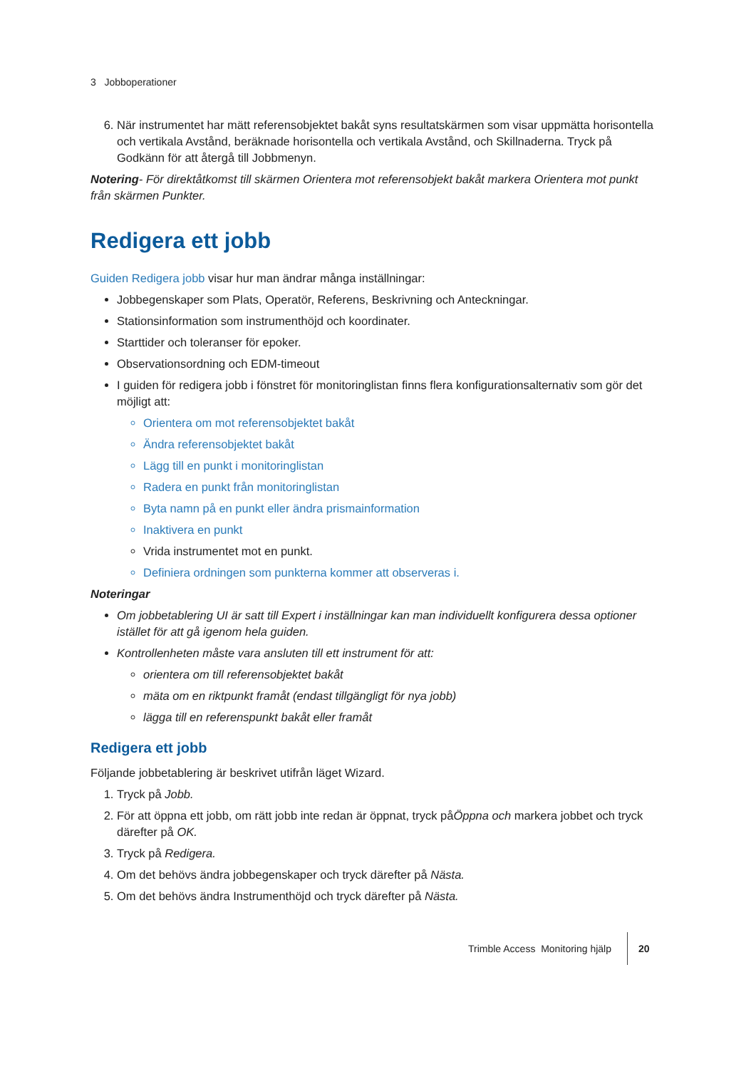3 Jobboperationer
6. När instrumentet har mätt referensobjektet bakåt syns resultatskärmen som visar uppmätta horisontella och vertikala Avstånd, beräknade horisontella och vertikala Avstånd, och Skillnaderna. Tryck på Godkänn för att återgå till Jobbmenyn.
Notering- För direktåtkomst till skärmen Orientera mot referensobjekt bakåt markera Orientera mot punkt från skärmen Punkter.
Redigera ett jobb
Guiden Redigera jobb visar hur man ändrar många inställningar:
Jobbegenskaper som Plats, Operatör, Referens, Beskrivning och Anteckningar.
Stationsinformation som instrumenthöjd och koordinater.
Starttider och toleranser för epoker.
Observationsordning och EDM-timeout
I guiden för redigera jobb i fönstret för monitoringlistan finns flera konfigurationsalternativ som gör det möjligt att:
Orientera om mot referensobjektet bakåt
Ändra referensobjektet bakåt
Lägg till en punkt i monitoringlistan
Radera en punkt från monitoringlistan
Byta namn på en punkt eller ändra prismainformation
Inaktivera en punkt
Vrida instrumentet mot en punkt.
Definiera ordningen som punkterna kommer att observeras i.
Noteringar
Om jobbetablering UI är satt till Expert i inställningar kan man individuellt konfigurera dessa optioner istället för att gå igenom hela guiden.
Kontrollenheten måste vara ansluten till ett instrument för att:
orientera om till referensobjektet bakåt
mäta om en riktpunkt framåt (endast tillgängligt för nya jobb)
lägga till en referenspunkt bakåt eller framåt
Redigera ett jobb
Följande jobbetablering är beskrivet utifrån läget Wizard.
1. Tryck på Jobb.
2. För att öppna ett jobb, om rätt jobb inte redan är öppnat, tryck påÖppna och markera jobbet och tryck därefter på OK.
3. Tryck på Redigera.
4. Om det behövs ändra jobbegenskaper och tryck därefter på Nästa.
5. Om det behövs ändra Instrumenthöjd och tryck därefter på Nästa.
Trimble Access Monitoring hjälp 20